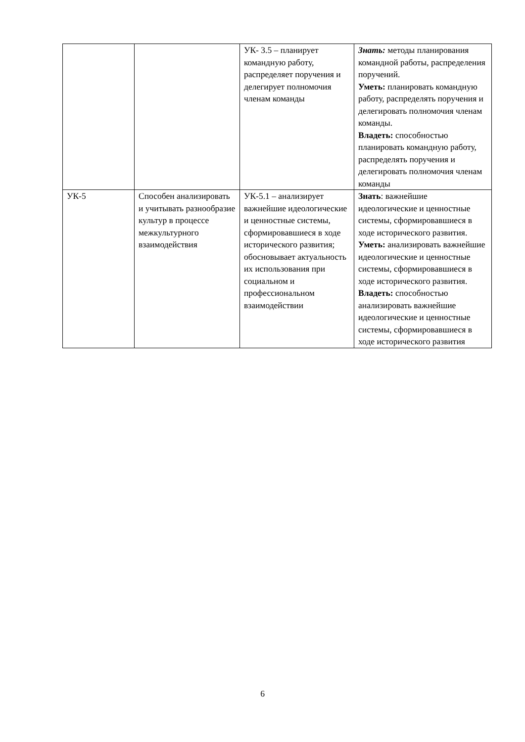| | | УК- 3.5 – планирует командную работу, распределяет поручения и делегирует полномочия членам команды | Знать: методы планирования командной работы, распределения поручений. Уметь: планировать командную работу, распределять поручения и делегировать полномочия членам команды. Владеть: способностью планировать командную работу, распределять поручения и делегировать полномочия членам команды |
| УК-5 | Способен анализировать и учитывать разнообразие культур в процессе межкультурного взаимодействия | УК-5.1 – анализирует важнейшие идеологические и ценностные системы, сформировавшиеся в ходе исторического развития; обосновывает актуальность их использования при социальном и профессиональном взаимодействии | Знать : важнейшие идеологические и ценностные системы, сформировавшиеся в ходе исторического развития. Уметь: анализировать важнейшие идеологические и ценностные системы, сформировавшиеся в ходе исторического развития. Владеть: способностью анализировать важнейшие идеологические и ценностные системы, сформировавшиеся в ходе исторического развития |
6